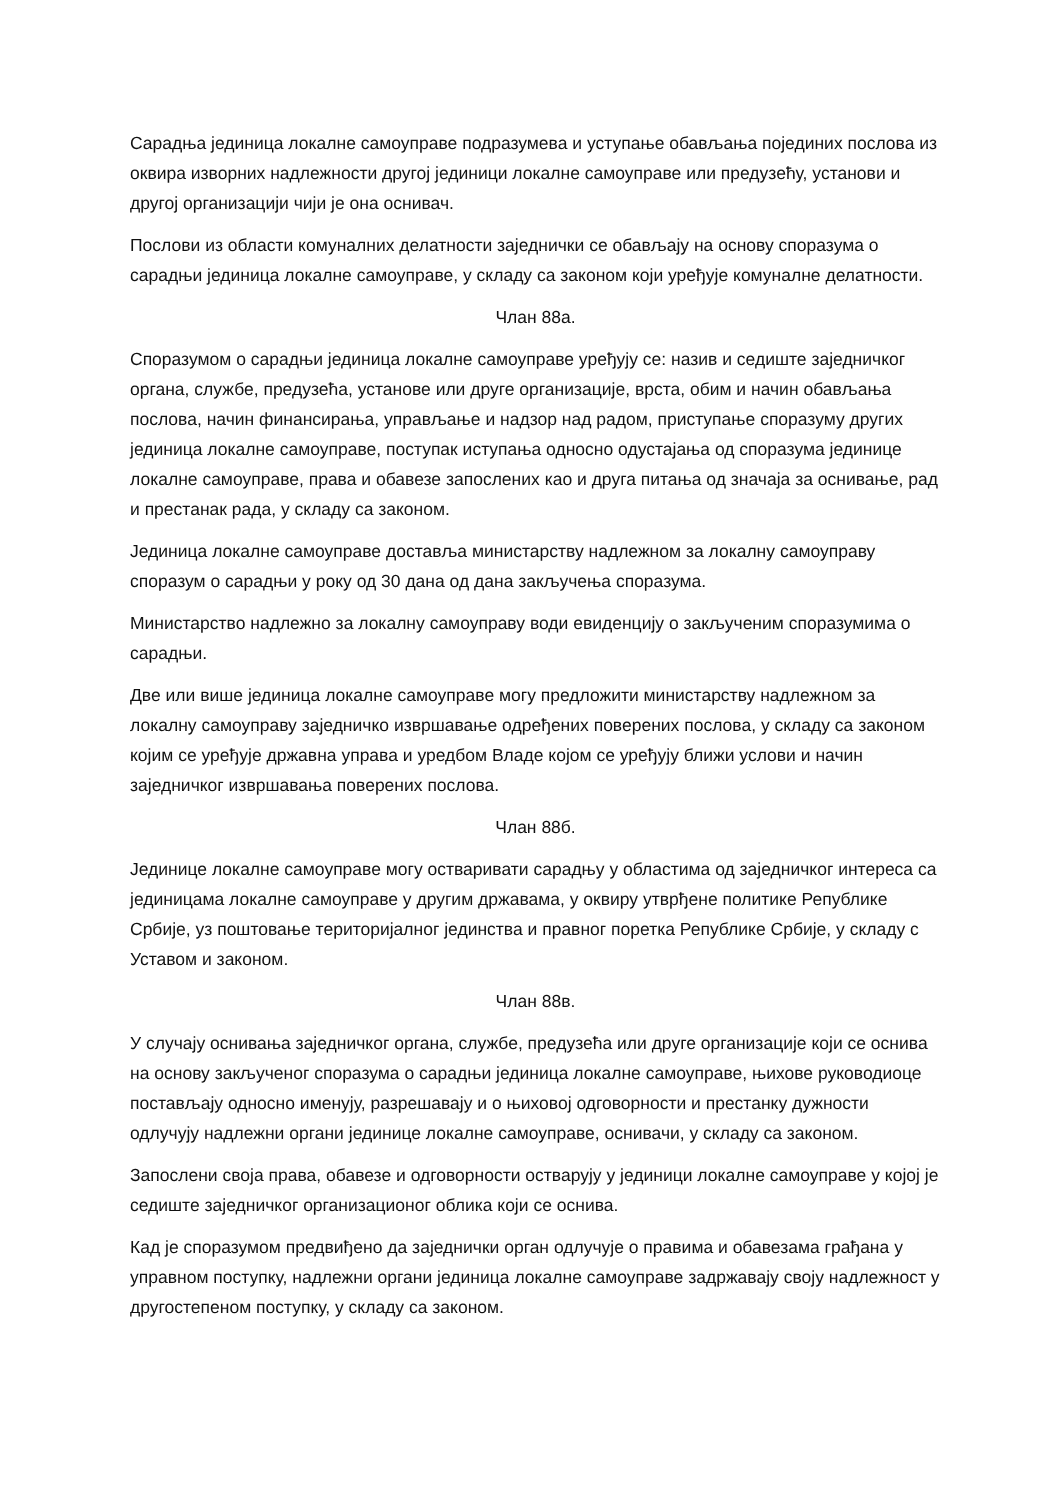Сарадња јединица локалне самоуправе подразумева и уступање обављања појединих послова из оквира изворних надлежности другој јединици локалне самоуправе или предузећу, установи и другој организацији чији је она оснивач.
Послови из области комуналних делатности заједнички се обављају на основу споразума о сарадњи јединица локалне самоуправе, у складу са законом који уређује комуналне делатности.
Члан 88а.
Споразумом о сарадњи јединица локалне самоуправе уређују се: назив и седиште заједничког органа, службе, предузећа, установе или друге организације, врста, обим и начин обављања послова, начин финансирања, управљање и надзор над радом, приступање споразуму других јединица локалне самоуправе, поступак иступања односно одустајања од споразума јединице локалне самоуправе, права и обавезе запослених као и друга питања од значаја за оснивање, рад и престанак рада, у складу са законом.
Јединица локалне самоуправе доставља министарству надлежном за локалну самоуправу споразум о сарадњи у року од 30 дана од дана закључења споразума.
Министарство надлежно за локалну самоуправу води евиденцију о закљученим споразумима о сарадњи.
Две или више јединица локалне самоуправе могу предложити министарству надлежном за локалну самоуправу заједничко извршавање одређених поверених послова, у складу са законом којим се уређује државна управа и уредбом Владе којом се уређују ближи услови и начин заједничког извршавања поверених послова.
Члан 88б.
Јединице локалне самоуправе могу остваривати сарадњу у областима од заједничког интереса са јединицама локалне самоуправе у другим државама, у оквиру утврђене политике Републике Србије, уз поштовање територијалног јединства и правног поретка Републике Србије, у складу с Уставом и законом.
Члан 88в.
У случају оснивања заједничког органа, службе, предузећа или друге организације који се оснива на основу закљученог споразума о сарадњи јединица локалне самоуправе, њихове руководиоце постављају односно именују, разрешавају и о њиховој одговорности и престанку дужности одлучују надлежни органи јединице локалне самоуправе, оснивачи, у складу са законом.
Запослени своја права, обавезе и одговорности остварују у јединици локалне самоуправе у којој је седиште заједничког организационог облика који се оснива.
Кад је споразумом предвиђено да заједнички орган одлучује о правима и обавезама грађана у управном поступку, надлежни органи јединица локалне самоуправе задржавају своју надлежност у другостепеном поступку, у складу са законом.